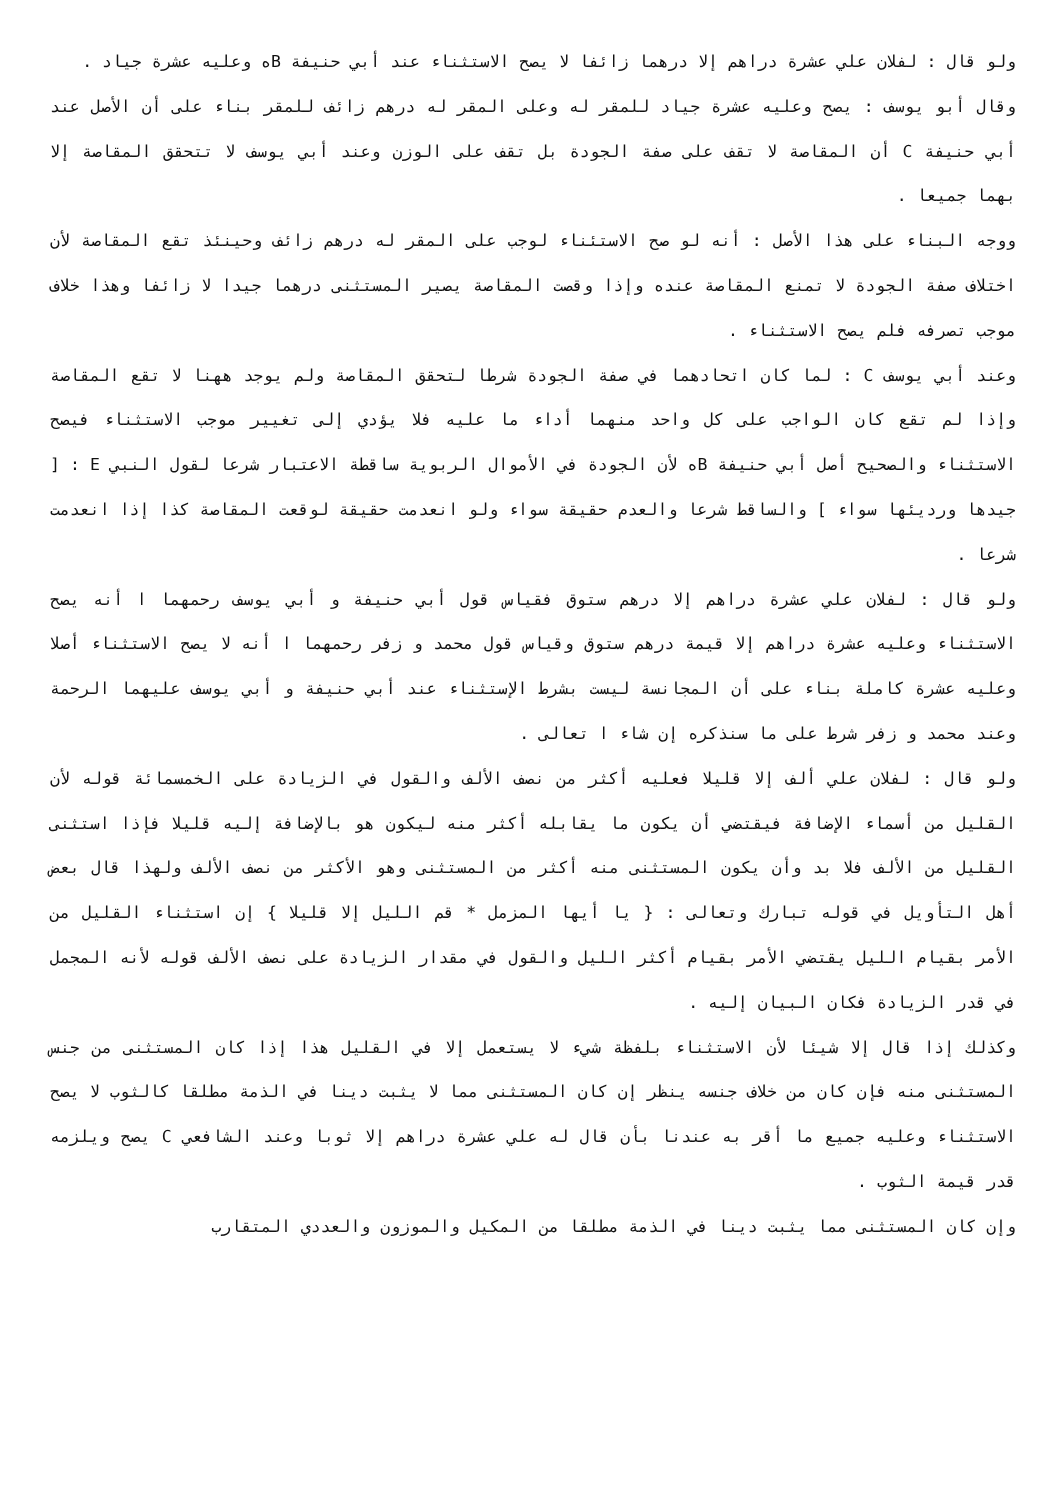ولو قال : لفلان علي عشرة دراهم إلا درهما زائفا لا يصح الاستثناء عند أبي حنيفة Bه وعليه عشرة جياد .
وقال أبو يوسف : يصح وعليه عشرة جياد للمقر له وعلى المقر له درهم زائف للمقر بناء على أن الأصل عند أبي حنيفة C أن المقاصة لا تقف على صفة الجودة بل تقف على الوزن وعند أبي يوسف لا تتحقق المقاصة إلا بهما جميعا .
ووجه البناء على هذا الأصل : أنه لو صح الاستئناء لوجب على المقر له درهم زائف وحينئذ تقع المقاصة لأن اختلاف صفة الجودة لا تمنع المقاصة عنده وإذا وقصت المقاصة يصير المستثنى درهما جيدا لا زائفا وهذا خلاف موجب تصرفه فلم يصح الاستثناء .
وعند أبي يوسف C : لما كان اتحادهما في صفة الجودة شرطا لتحقق المقاصة ولم يوجد ههنا لا تقع المقاصة وإذا لم تقع كان الواجب على كل واحد منهما أداء ما عليه فلا يؤدي إلى تغيير موجب الاستثناء فيصح الاستثناء والصحيح أصل أبي حنيفة Bه لأن الجودة في الأموال الربوية ساقطة الاعتبار شرعا لقول النبي E : [ جيدها ورديئها سواء ] والساقط شرعا والعدم حقيقة سواء ولو انعدمت حقيقة لوقعت المقاصة كذا إذا انعدمت شرعا .
ولو قال : لفلان علي عشرة دراهم إلا درهم ستوق فقياس قول أبي حنيفة و أبي يوسف رحمهما ا أنه يصح الاستثناء وعليه عشرة دراهم إلا قيمة درهم ستوق وقياس قول محمد و زفر رحمهما ا أنه لا يصح الاستثناء أصلا وعليه عشرة كاملة بناء على أن المجانسة ليست بشرط الإستثناء عند أبي حنيفة و أبي يوسف عليهما الرحمة وعند محمد و زفر شرط على ما سنذكره إن شاء ا تعالى .
ولو قال : لفلان علي ألف إلا قليلا فعليه أكثر من نصف الألف والقول في الزيادة على الخمسمائة قوله لأن القليل من أسماء الإضافة فيقتضي أن يكون ما يقابله أكثر منه ليكون هو بالإضافة إليه قليلا فإذا استثنى القليل من الألف فلا بد وأن يكون المستثنى منه أكثر من المستثنى وهو الأكثر من نصف الألف ولهذا قال بعض أهل التأويل في قوله تبارك وتعالى : { يا أيها المزمل * قم الليل إلا قليلا } إن استثناء القليل من الأمر بقيام الليل يقتضي الأمر بقيام أكثر الليل والقول في مقدار الزيادة على نصف الألف قوله لأنه المجمل في قدر الزيادة فكان البيان إليه .
وكذلك إذا قال إلا شيئا لأن الاستثناء بلفظة شيء لا يستعمل إلا في القليل هذا إذا كان المستثنى من جنس المستثنى منه فإن كان من خلاف جنسه ينظر إن كان المستثنى مما لا يثبت دينا في الذمة مطلقا كالثوب لا يصح الاستثناء وعليه جميع ما أقر به عندنا بأن قال له علي عشرة دراهم إلا ثوبا وعند الشافعي C يصح ويلزمه قدر قيمة الثوب .
وإن كان المستثنى مما يثبت دينا في الذمة مطلقا من المكيل والموزون والعددي المتقارب